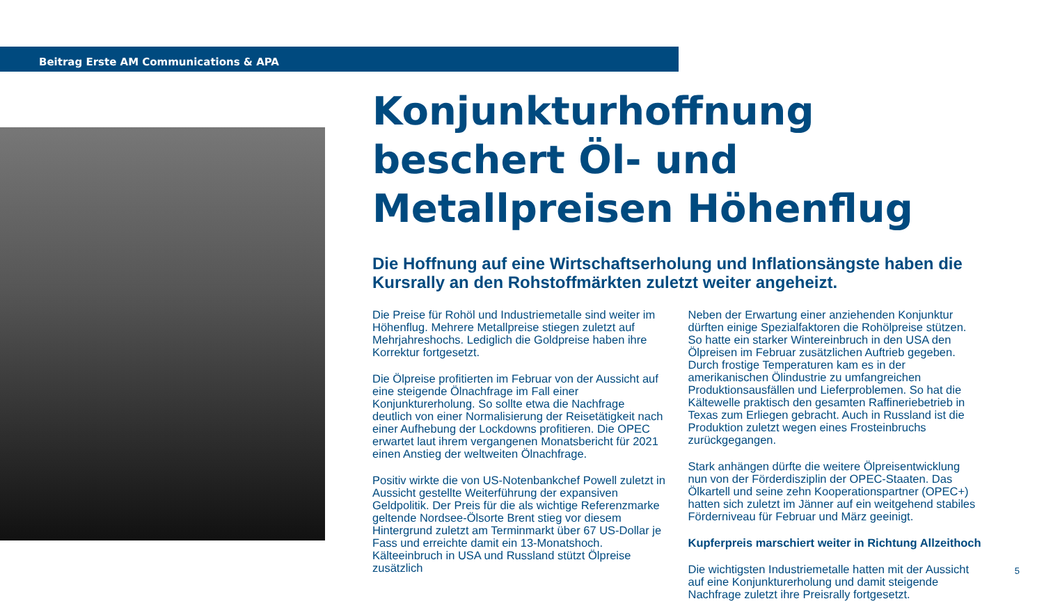Beitrag Erste AM Communications & APA
Konjunkturhoffnung beschert Öl- und Metallpreisen Höhenflug
Die Hoffnung auf eine Wirtschaftserholung und Inflationsängste haben die Kursrally an den Rohstoffmärkten zuletzt weiter angeheizt.
Die Preise für Rohöl und Industriemetalle sind weiter im Höhenflug. Mehrere Metallpreise stiegen zuletzt auf Mehrjahreshochs. Lediglich die Goldpreise haben ihre Korrektur fortgesetzt.
Die Ölpreise profitierten im Februar von der Aussicht auf eine steigende Ölnachfrage im Fall einer Konjunkturerholung. So sollte etwa die Nachfrage deutlich von einer Normalisierung der Reisetätigkeit nach einer Aufhebung der Lockdowns profitieren. Die OPEC erwartet laut ihrem vergangenen Monatsbericht für 2021 einen Anstieg der weltweiten Ölnachfrage.
Positiv wirkte die von US-Notenbankchef Powell zuletzt in Aussicht gestellte Weiterführung der expansiven Geldpolitik. Der Preis für die als wichtige Referenzmarke geltende Nordsee-Ölsorte Brent stieg vor diesem Hintergrund zuletzt am Terminmarkt über 67 US-Dollar je Fass und erreichte damit ein 13-Monatshoch. Kälteeinbruch in USA und Russland stützt Ölpreise zusätzlich
Neben der Erwartung einer anziehenden Konjunktur dürften einige Spezialfaktoren die Rohölpreise stützen. So hatte ein starker Wintereinbruch in den USA den Ölpreisen im Februar zusätzlichen Auftrieb gegeben. Durch frostige Temperaturen kam es in der amerikanischen Ölindustrie zu umfangreichen Produktionsausfällen und Lieferproblemen. So hat die Kältewelle praktisch den gesamten Raffineriebetrieb in Texas zum Erliegen gebracht. Auch in Russland ist die Produktion zuletzt wegen eines Frosteinbruchs zurückgegangen.
Stark anhängen dürfte die weitere Ölpreisentwicklung nun von der Förderdisziplin der OPEC-Staaten. Das Ölkartell und seine zehn Kooperationspartner (OPEC+) hatten sich zuletzt im Jänner auf ein weitgehend stabiles Förderniveau für Februar und März geeinigt.
Kupferpreis marschiert weiter in Richtung Allzeithoch
Die wichtigsten Industriemetalle hatten mit der Aussicht auf eine Konjunkturerholung und damit steigende Nachfrage zuletzt ihre Preisrally fortgesetzt.
5